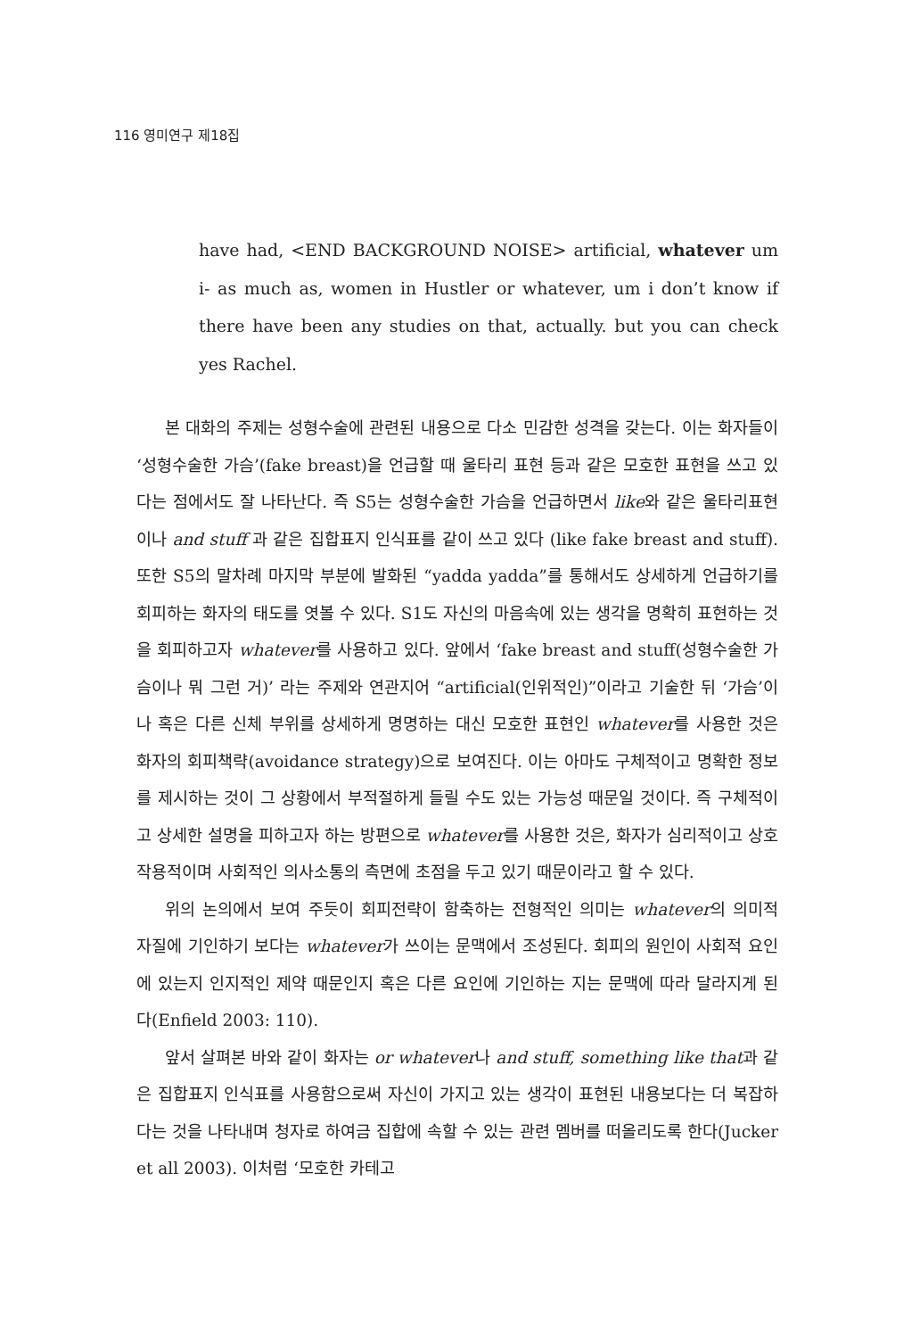116 영미연구 제18집
have had, <END BACKGROUND NOISE> artificial, whatever um i- as much as, women in Hustler or whatever, um i don’t know if there have been any studies on that, actually. but you can check yes Rachel.
본 대화의 주제는 성형수술에 관련된 내용으로 다소 민감한 성격을 갖는다. 이는 화자들이 ‘성형수술한 가슴’(fake breast)을 언급할 때 울타리 표현 등과 같은 모호한 표현을 쓰고 있다는 점에서도 잘 나타난다. 즉 S5는 성형수술한 가슴을 언급하면서 like와 같은 울타리표현이나 and stuff 과 같은 집합표지 인식표를 같이 쓰고 있다 (like fake breast and stuff). 또한 S5의 말차례 마지막 부분에 발화된 “yadda yadda”를 통해서도 상세하게 언급하기를 회피하는 화자의 태도를 엿볼 수 있다. S1도 자신의 마음속에 있는 생각을 명확히 표현하는 것을 회피하고자 whatever를 사용하고 있다. 앞에서 ‘fake breast and stuff(성형수술한 가슴이나 뭐 그런 거)’ 라는 주제와 연관지어 “artificial(인위적인)”이라고 기술한 뒤 ‘가슴’이나 혹은 다른 신체 부위를 상세하게 명명하는 대신 모호한 표현인 whatever를 사용한 것은 화자의 회피책략(avoidance strategy)으로 보여진다. 이는 아마도 구체적이고 명확한 정보를 제시하는 것이 그 상황에서 부적절하게 들릴 수도 있는 가능성 때문일 것이다. 즉 구체적이고 상세한 설명을 피하고자 하는 방편으로 whatever를 사용한 것은, 화자가 심리적이고 상호작용적이며 사회적인 의사소통의 측면에 초점을 두고 있기 때문이라고 할 수 있다.
위의 논의에서 보여 주듯이 회피전략이 함축하는 전형적인 의미는 whatever의 의미적 자질에 기인하기 보다는 whatever가 쓰이는 문맥에서 조성된다. 회피의 원인이 사회적 요인에 있는지 인지적인 제약 때문인지 혹은 다른 요인에 기인하는 지는 문맥에 따라 달라지게 된다(Enfield 2003: 110).
앞서 살펴본 바와 같이 화자는 or whatever나 and stuff, something like that과 같은 집합표지 인식표를 사용함으로써 자신이 가지고 있는 생각이 표현된 내용보다는 더 복잡하다는 것을 나타내며 청자로 하여금 집합에 속할 수 있는 관련 멤버를 떠올리도록 한다(Jucker et all 2003). 이처럼 ‘모호한 카테고